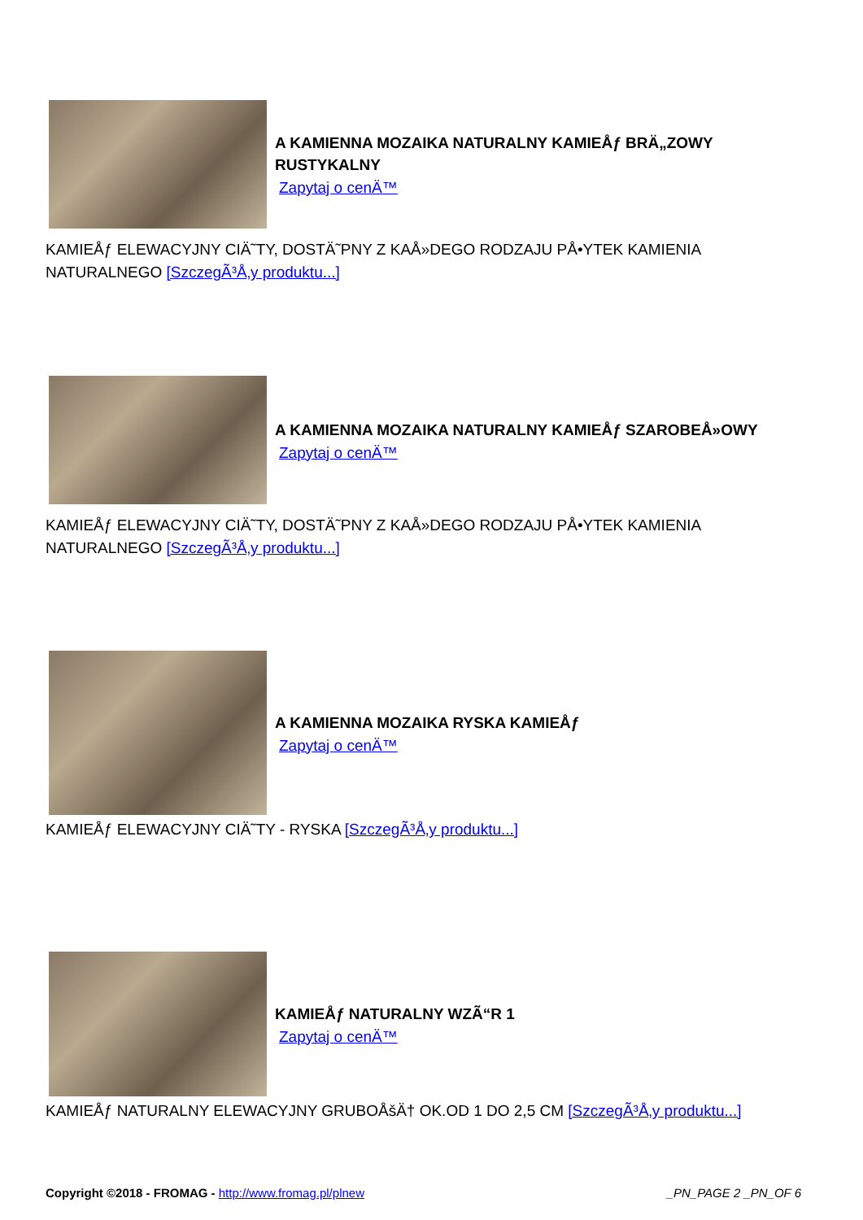A KAMIENNA MOZAIKA NATURALNY KAMIEÅƒ BRÄ„ZOWY RUSTYKALNY
Zapytaj o cenÄ™
KAMIEÅƒ ELEWACYJNY CIÄ˜TY, DOSTÄ˜PNY Z KAÅ»DEGO RODZAJU PÅ•YTEK KAMIENIA NATURALNEGO [SzczegÃ³Å‚y produktu...]
A KAMIENNA MOZAIKA NATURALNY KAMIEÅƒ SZAROBEÅ»OWY
Zapytaj o cenÄ™
KAMIEÅƒ ELEWACYJNY CIÄ˜TY, DOSTÄ˜PNY Z KAÅ»DEGO RODZAJU PÅ•YTEK KAMIENIA NATURALNEGO [SzczegÃ³Å‚y produktu...]
A KAMIENNA MOZAIKA RYSKA KAMIEÅƒ
Zapytaj o cenÄ™
KAMIEÅƒ ELEWACYJNY CIÄ˜TY - RYSKA [SzczegÃ³Å‚y produktu...]
KAMIEÅƒ NATURALNY WZÃ“R 1
Zapytaj o cenÄ™
KAMIEÅƒ NATURALNY ELEWACYJNY GRUBOÅšÄ† OK.OD 1 DO 2,5 CM [SzczegÃ³Å‚y produktu...]
Copyright ©2018 - FROMAG - http://www.fromag.pl/plnew
_PN_PAGE 2 _PN_OF 6